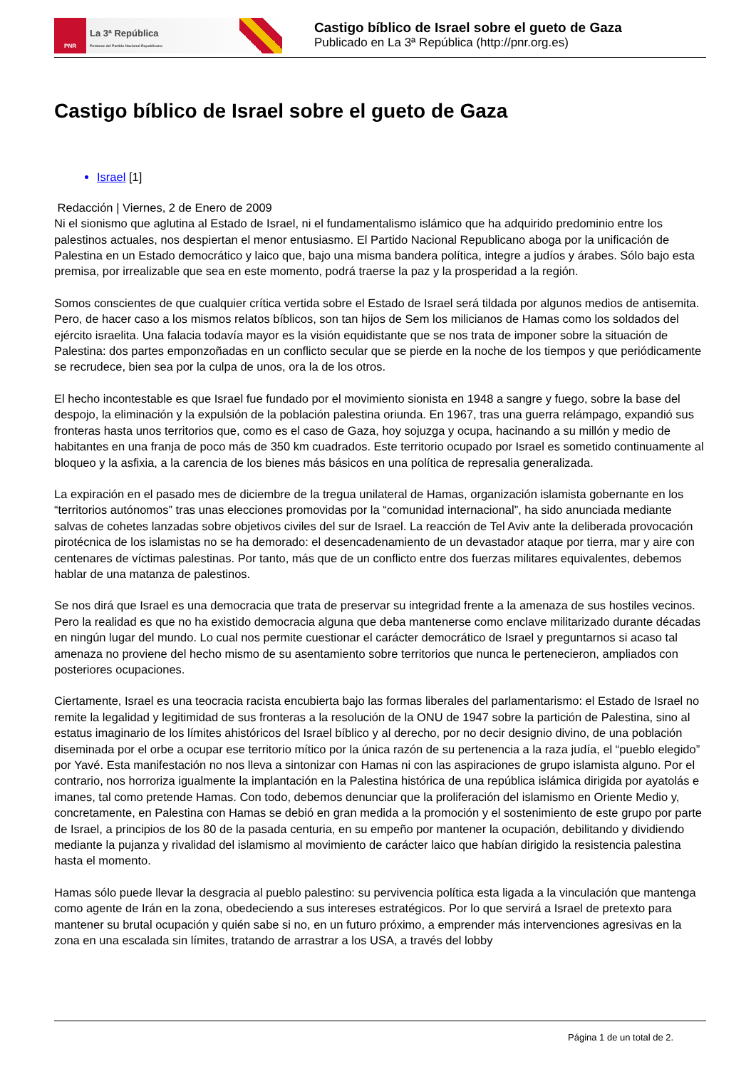PNR
La 3ª República
Portavoz del Partido Nacional Republicano
Castigo bíblico de Israel sobre el gueto de Gaza
Publicado en La 3ª República (http://pnr.org.es)
Castigo bíblico de Israel sobre el gueto de Gaza
Israel [1]
Redacción | Viernes, 2 de Enero de 2009
Ni el sionismo que aglutina al Estado de Israel, ni el fundamentalismo islámico que ha adquirido predominio entre los palestinos actuales, nos despiertan el menor entusiasmo. El Partido Nacional Republicano aboga por la unificación de Palestina en un Estado democrático y laico que, bajo una misma bandera política, integre a judíos y árabes. Sólo bajo esta premisa, por irrealizable que sea en este momento, podrá traerse la paz y la prosperidad a la región.
Somos conscientes de que cualquier crítica vertida sobre el Estado de Israel será tildada por algunos medios de antisemita. Pero, de hacer caso a los mismos relatos bíblicos, son tan hijos de Sem los milicianos de Hamas como los soldados del ejército israelita. Una falacia todavía mayor es la visión equidistante que se nos trata de imponer sobre la situación de Palestina: dos partes emponzoñadas en un conflicto secular que se pierde en la noche de los tiempos y que periódicamente se recrudece, bien sea por la culpa de unos, ora la de los otros.
El hecho incontestable es que Israel fue fundado por el movimiento sionista en 1948 a sangre y fuego, sobre la base del despojo, la eliminación y la expulsión de la población palestina oriunda. En 1967, tras una guerra relámpago, expandió sus fronteras hasta unos territorios que, como es el caso de Gaza, hoy sojuzga y ocupa, hacinando a su millón y medio de habitantes en una franja de poco más de 350 km cuadrados. Este territorio ocupado por Israel es sometido continuamente al bloqueo y la asfixia, a la carencia de los bienes más básicos en una política de represalia generalizada.
La expiración en el pasado mes de diciembre de la tregua unilateral de Hamas, organización islamista gobernante en los “territorios autónomos” tras unas elecciones promovidas por la “comunidad internacional”, ha sido anunciada mediante salvas de cohetes lanzadas sobre objetivos civiles del sur de Israel. La reacción de Tel Aviv ante la deliberada provocación pirotécnica de los islamistas no se ha demorado: el desencadenamiento de un devastador ataque por tierra, mar y aire con centenares de víctimas palestinas. Por tanto, más que de un conflicto entre dos fuerzas militares equivalentes, debemos hablar de una matanza de palestinos.
Se nos dirá que Israel es una democracia que trata de preservar su integridad frente a la amenaza de sus hostiles vecinos. Pero la realidad es que no ha existido democracia alguna que deba mantenerse como enclave militarizado durante décadas en ningún lugar del mundo. Lo cual nos permite cuestionar el carácter democrático de Israel y preguntarnos si acaso tal amenaza no proviene del hecho mismo de su asentamiento sobre territorios que nunca le pertenecieron, ampliados con posteriores ocupaciones.
Ciertamente, Israel es una teocracia racista encubierta bajo las formas liberales del parlamentarismo: el Estado de Israel no remite la legalidad y legitimidad de sus fronteras a la resolución de la ONU de 1947 sobre la partición de Palestina, sino al estatus imaginario de los límites ahistóricos del Israel bíblico y al derecho, por no decir designio divino, de una población diseminada por el orbe a ocupar ese territorio mítico por la única razón de su pertenencia a la raza judía, el “pueblo elegido” por Yavé. Esta manifestación no nos lleva a sintonizar con Hamas ni con las aspiraciones de grupo islamista alguno. Por el contrario, nos horroriza igualmente la implantación en la Palestina histórica de una república islámica dirigida por ayatolás e imanes, tal como pretende Hamas. Con todo, debemos denunciar que la proliferación del islamismo en Oriente Medio y, concretamente, en Palestina con Hamas se debió en gran medida a la promoción y el sostenimiento de este grupo por parte de Israel, a principios de los 80 de la pasada centuria, en su empeño por mantener la ocupación, debilitando y dividiendo mediante la pujanza y rivalidad del islamismo al movimiento de carácter laico que habían dirigido la resistencia palestina hasta el momento.
Hamas sólo puede llevar la desgracia al pueblo palestino: su pervivencia política esta ligada a la vinculación que mantenga como agente de Irán en la zona, obedeciendo a sus intereses estratégicos. Por lo que servirá a Israel de pretexto para mantener su brutal ocupación y quién sabe si no, en un futuro próximo, a emprender más intervenciones agresivas en la zona en una escalada sin límites, tratando de arrastrar a los USA, a través del lobby
Página 1 de un total de 2.